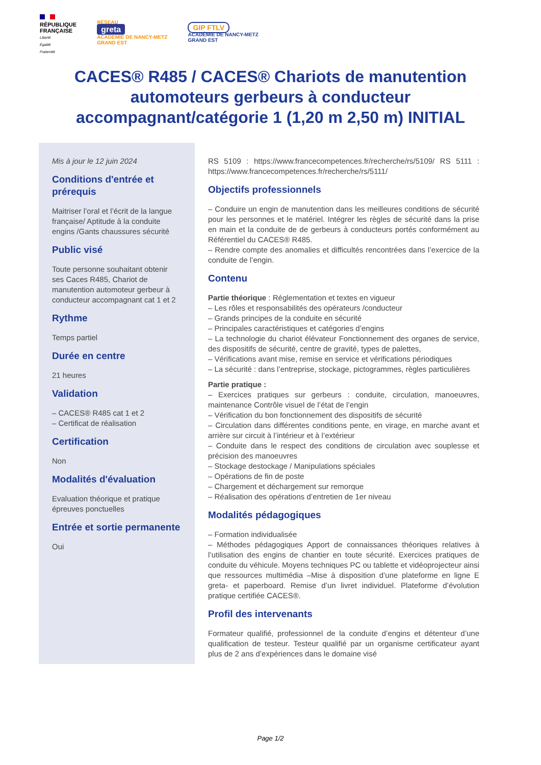RÉPUBLIQUE
FRANÇAISE
Liberté
Égalité
Fraternité
RÉSEAU
greta
ACADÉMIE DE NANCY-METZ
GRAND EST
GIP FTLV
ACADÉMIE DE NANCY-METZ
GRAND EST
CACES® R485 / CACES® Chariots de manutention automoteurs gerbeurs à conducteur accompagnant/catégorie 1 (1,20 m 2,50 m) INITIAL
Mis à jour le 12 juin 2024
Conditions d'entrée et prérequis
Maitriser l’oral et l’écrit de la langue française/ Aptitude à la conduite engins /Gants chaussures sécurité
Public visé
Toute personne souhaitant obtenir ses Caces R485, Chariot de manutention automoteur gerbeur à conducteur accompagnant cat 1 et 2
Rythme
Temps partiel
Durée en centre
21 heures
Validation
– CACES® R485 cat 1 et 2
– Certificat de réalisation
Certification
Non
Modalités d'évaluation
Evaluation théorique et pratique épreuves ponctuelles
Entrée et sortie permanente
Oui
RS 5109 : https://www.francecompetences.fr/recherche/rs/5109/ RS 5111 : https://www.francecompetences.fr/recherche/rs/5111/
Objectifs professionnels
– Conduire un engin de manutention dans les meilleures conditions de sécurité pour les personnes et le matériel. Intégrer les règles de sécurité dans la prise en main et la conduite de de gerbeurs à conducteurs portés conformément au Référentiel du CACES® R485.
– Rendre compte des anomalies et difficultés rencontrées dans l’exercice de la conduite de l’engin.
Contenu
Partie théorique : Réglementation et textes en vigueur
– Les rôles et responsabilités des opérateurs /conducteur
– Grands principes de la conduite en sécurité
– Principales caractéristiques et catégories d’engins
– La technologie du chariot élévateur Fonctionnement des organes de service, des dispositifs de sécurité, centre de gravité, types de palettes,
– Vérifications avant mise, remise en service et vérifications périodiques
– La sécurité : dans l’entreprise, stockage, pictogrammes, règles particulières
Partie pratique :
– Exercices pratiques sur gerbeurs : conduite, circulation, manoeuvres, maintenance Contrôle visuel de l’état de l’engin
– Vérification du bon fonctionnement des dispositifs de sécurité
– Circulation dans différentes conditions pente, en virage, en marche avant et arrière sur circuit à l’intérieur et à l’extérieur
– Conduite dans le respect des conditions de circulation avec souplesse et précision des manoeuvres
– Stockage destockage / Manipulations spéciales
– Opérations de fin de poste
– Chargement et déchargement sur remorque
– Réalisation des opérations d’entretien de 1er niveau
Modalités pédagogiques
– Formation individualisée
– Méthodes pédagogiques Apport de connaissances théoriques relatives à l’utilisation des engins de chantier en toute sécurité. Exercices pratiques de conduite du véhicule. Moyens techniques PC ou tablette et vidéoprojecteur ainsi que ressources multimédia –Mise à disposition d’une plateforme en ligne E greta- et paperboard. Remise d’un livret individuel. Plateforme d’évolution pratique certifiée CACES®.
Profil des intervenants
Formateur qualifié, professionnel de la conduite d’engins et détenteur d’une qualification de testeur. Testeur qualifié par un organisme certificateur ayant plus de 2 ans d’expériences dans le domaine visé
Page 1/2